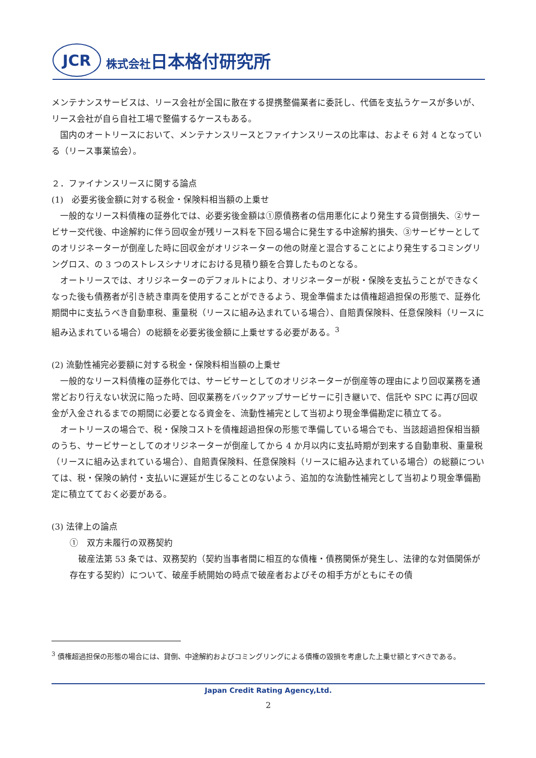JCR
株式会社日本格付研究所
メンテナンスサービスは、リース会社が全国に散在する提携整備業者に委託し、代価を支払うケースが多いが、リース会社が自ら自社工場で整備するケースもある。
国内のオートリースにおいて、メンテナンスリースとファイナンスリースの比率は、およそ 6 対 4 となっている（リース事業協会）。
２．ファイナンスリースに関する論点
(1)　必要劣後金額に対する税金・保険料相当額の上乗せ
一般的なリース料債権の証券化では、必要劣後金額は①原債務者の信用悪化により発生する貸倒損失、②サービサー交代後、中途解約に伴う回収金が残リース料を下回る場合に発生する中途解約損失、③サービサーとしてのオリジネーターが倒産した時に回収金がオリジネーターの他の財産と混合することにより発生するコミングリングロス、の 3 つのストレスシナリオにおける見積り額を合算したものとなる。
オートリースでは、オリジネーターのデフォルトにより、オリジネーターが税・保険を支払うことができなくなった後も債務者が引き続き車両を使用することができるよう、現金準備または債権超過担保の形態で、証券化期間中に支払うべき自動車税、重量税（リースに組み込まれている場合）、自賠責保険料、任意保険料（リースに組み込まれている場合）の総額を必要劣後金額に上乗せする必要がある。<sup>3</sup>
(2) 流動性補完必要額に対する税金・保険料相当額の上乗せ
一般的なリース料債権の証券化では、サービサーとしてのオリジネーターが倒産等の理由により回収業務を通常どおり行えない状況に陥った時、回収業務をバックアップサービサーに引き継いで、信託や SPC に再び回収金が入金されるまでの期間に必要となる資金を、流動性補完として当初より現金準備勘定に積立てる。
オートリースの場合で、税・保険コストを債権超過担保の形態で準備している場合でも、当該超過担保相当額のうち、サービサーとしてのオリジネーターが倒産してから 4 か月以内に支払時期が到来する自動車税、重量税（リースに組み込まれている場合）、自賠責保険料、任意保険料（リースに組み込まれている場合）の総額については、税・保険の納付・支払いに遅延が生じることのないよう、追加的な流動性補完として当初より現金準備勘定に積立てておく必要がある。
(3) 法律上の論点
①　双方未履行の双務契約
破産法第 53 条では、双務契約（契約当事者間に相互的な債権・債務関係が発生し、法律的な対価関係が存在する契約）について、破産手続開始の時点で破産者およびその相手方がともにその債
<sup>3</sup> 債権超過担保の形態の場合には、貸倒、中途解約およびコミングリングによる債権の毀損を考慮した上乗せ額とすべきである。
Japan Credit Rating Agency,Ltd.
2